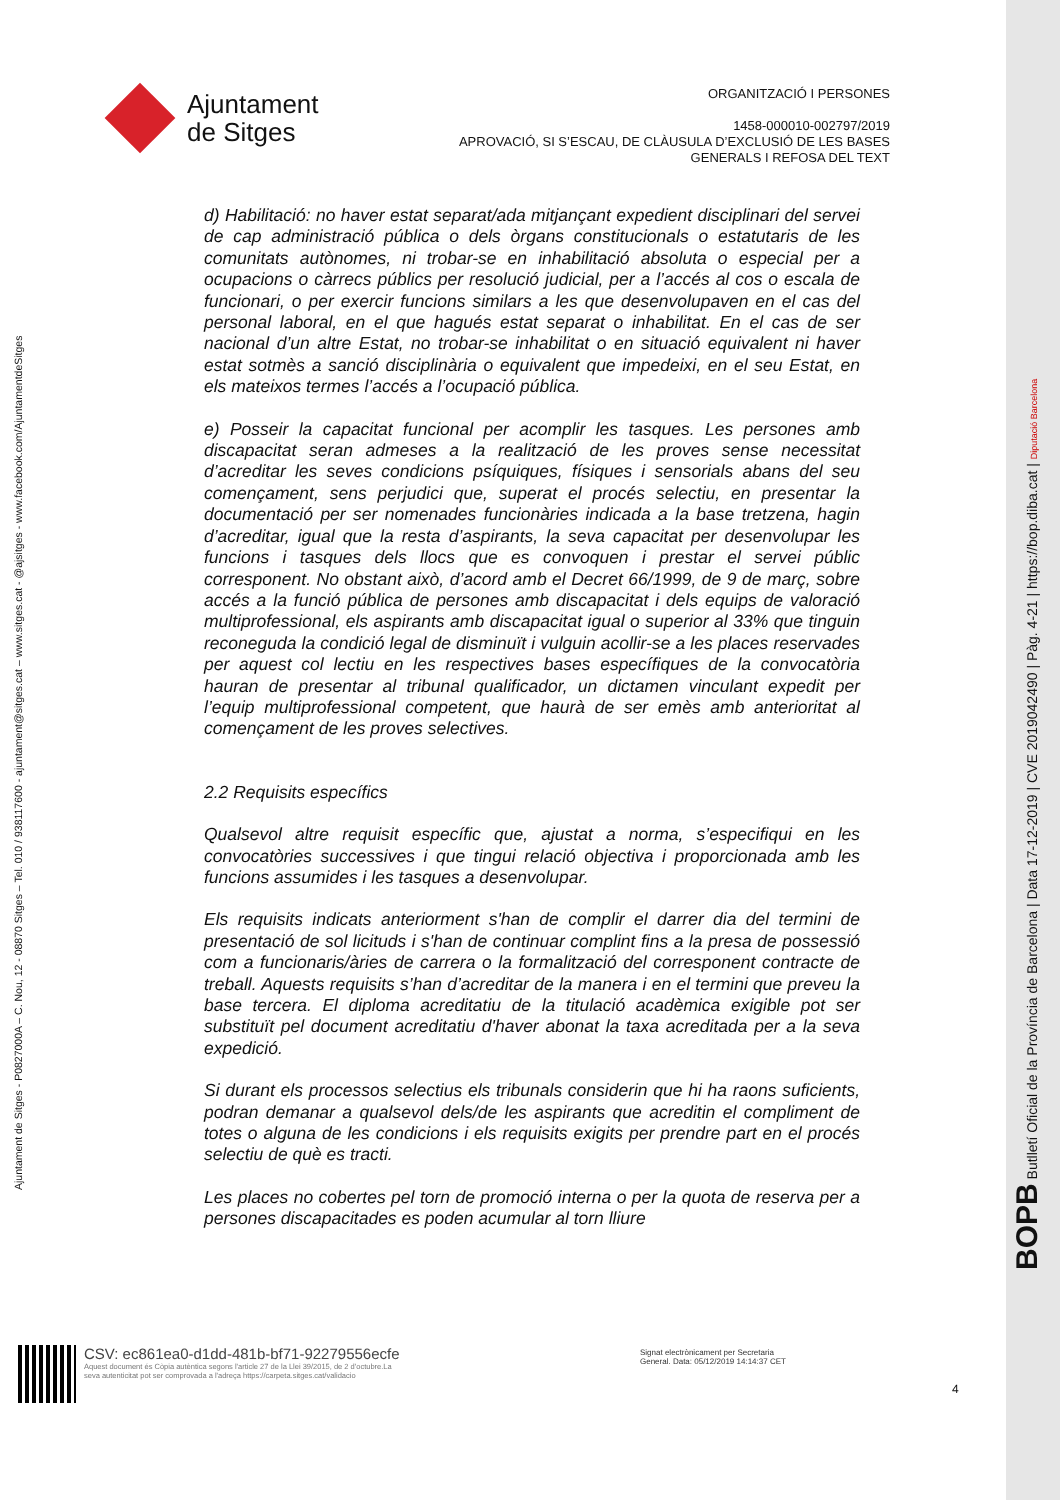Ajuntament
de Sitges
ORGANITZACIÓ I PERSONES
1458-000010-002797/2019
APROVACIÓ, SI S’ESCAU, DE CLÀUSULA D’EXCLUSIÓ DE LES BASES
GENERALS I REFOSA DEL TEXT
Ajuntament de Sitges - P0827000A – C. Nou, 12 - 08870 Sitges – Tel. 010 / 938117600 - ajuntament@sitges.cat – www.sitges.cat - @ajsitges - www.facebook.com/AjuntamentdeSitges
d) Habilitació: no haver estat separat/ada mitjançant expedient disciplinari del servei de cap administració pública o dels òrgans constitucionals o estatutaris de les comunitats autònomes, ni trobar-se en inhabilitació absoluta o especial per a ocupacions o càrrecs públics per resolució judicial, per a l’accés al cos o escala de funcionari, o per exercir funcions similars a les que desenvolupaven en el cas del personal laboral, en el que hagués estat separat o inhabilitat. En el cas de ser nacional d’un altre Estat, no trobar-se inhabilitat o en situació equivalent ni haver estat sotmès a sanció disciplinària o equivalent que impedeixi, en el seu Estat, en els mateixos termes l’accés a l’ocupació pública.
e) Posseir la capacitat funcional per acomplir les tasques. Les persones amb discapacitat seran admeses a la realització de les proves sense necessitat d’acreditar les seves condicions psíquiques, físiques i sensorials abans del seu començament, sens perjudici que, superat el procés selectiu, en presentar la documentació per ser nomenades funcionàries indicada a la base tretzena, hagin d’acreditar, igual que la resta d’aspirants, la seva capacitat per desenvolupar les funcions i tasques dels llocs que es convoquen i prestar el servei públic corresponent. No obstant això, d’acord amb el Decret 66/1999, de 9 de març, sobre accés a la funció pública de persones amb discapacitat i dels equips de valoració multiprofessional, els aspirants amb discapacitat igual o superior al 33% que tinguin reconeguda la condició legal de disminuït i vulguin acollir-se a les places reservades per aquest col lectiu en les respectives bases específiques de la convocatòria hauran de presentar al tribunal qualificador, un dictamen vinculant expedit per l’equip multiprofessional competent, que haurà de ser emès amb anterioritat al començament de les proves selectives.
2.2 Requisits específics
Qualsevol altre requisit específic que, ajustat a norma, s’especifiqui en les convocatòries successives i que tingui relació objectiva i proporcionada amb les funcions assumides i les tasques a desenvolupar.
Els requisits indicats anteriorment s'han de complir el darrer dia del termini de presentació de sol licituds i s'han de continuar complint fins a la presa de possessió com a funcionaris/àries de carrera o la formalització del corresponent contracte de treball. Aquests requisits s’han d’acreditar de la manera i en el termini que preveu la base tercera. El diploma acreditatiu de la titulació acadèmica exigible pot ser substituït pel document acreditatiu d'haver abonat la taxa acreditada per a la seva expedició.
Si durant els processos selectius els tribunals considerin que hi ha raons suficients, podran demanar a qualsevol dels/de les aspirants que acreditin el compliment de totes o alguna de les condicions i els requisits exigits per prendre part en el procés selectiu de què es tracti.
Les places no cobertes pel torn de promoció interna o per la quota de reserva per a persones discapacitades es poden acumular al torn lliure
BOPB Butlletí Oficial de la Província de Barcelona | Data 17-12-2019 | CVE 2019042490 | Pàg. 4-21 | https://bop.diba.cat | Diputació Barcelona
CSV: ec861ea0-d1dd-481b-bf71-92279556ecfe
Aquest document és Còpia autèntica segons l'article 27 de la Llei 39/2015, de 2 d'octubre.La seva autenticitat pot ser comprovada a l'adreça https://carpeta.sitges.cat/validacio
Signat electrònicament per Secretaria
General. Data: 05/12/2019 14:14:37 CET
4